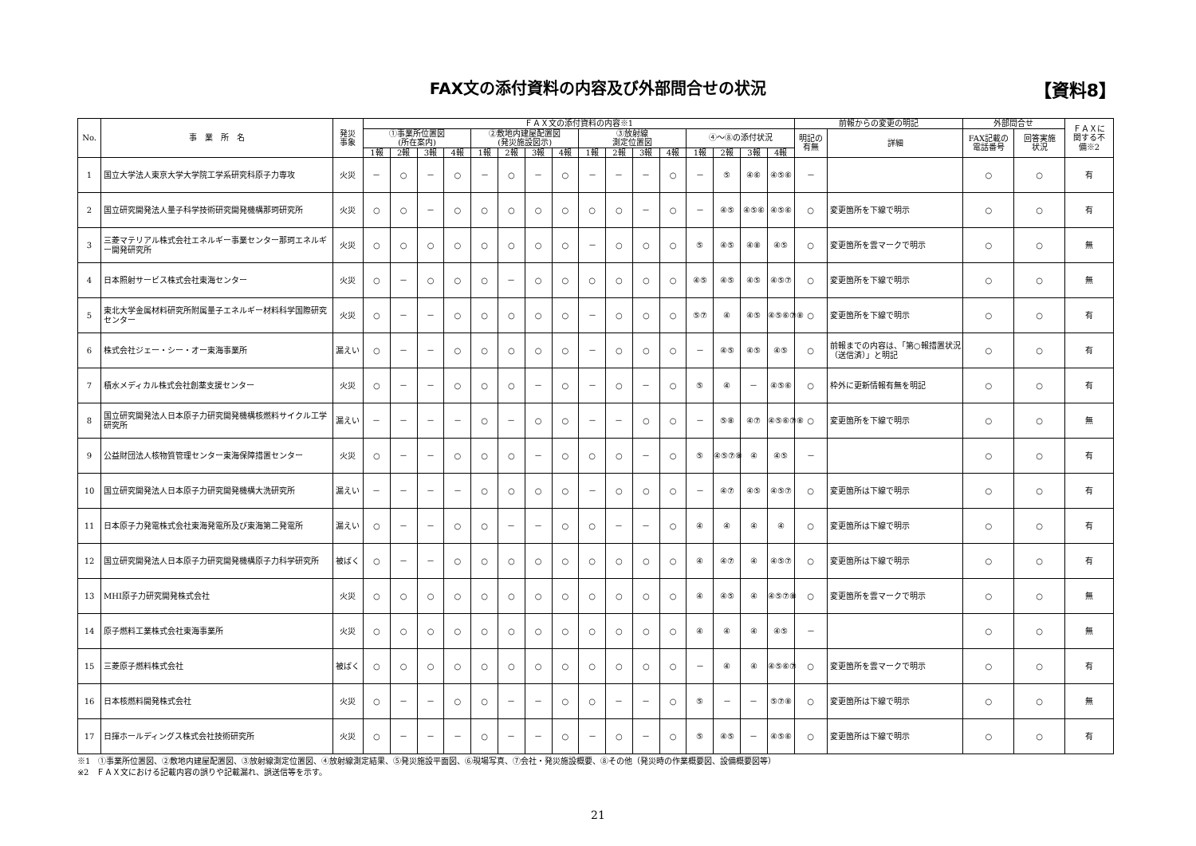FAX文の添付資料の内容及び外部問合せの状況
【資料8】
| No. | 事 業 所 名 | 発災 事象 | ＦＡＸ文の添付資料の内容※1 | | | | | | | | | | | | | | | | 前報からの変更の明記 | | 外部問合せ | | ＦＡＸに 関する不 備※2 |
| --- | --- | --- | --- | --- | --- | --- | --- | --- | --- | --- | --- | --- | --- | --- | --- | --- | --- | --- | --- | --- | --- | --- | --- |
| | | | ①事業所位置図 (所在案内) | | | | ②敷地内建屋配置図 (発災施設図示) | | | | ③放射線 測定位置図 | | | | ④～⑧の添付状況 | | | | 明記の 有無 | 詳細 | FAX記載の 電話番号 | 回答実施 状況 | |
| | | | 1報 | 2報 | 3報 | 4報 | 1報 | 2報 | 3報 | 4報 | 1報 | 2報 | 3報 | 4報 | 1報 | 2報 | 3報 | 4報 | | | | | |
| 1 | 国立大学法人東京大学大学院工学系研究科原子力専攻 | 火災 | － | ○ | － | ○ | － | ○ | － | ○ | － | － | － | ○ | － | ⑤ | ④⑥ | ④⑤⑥ | － | | ○ | ○ | 有 |
| 2 | 国立研究開発法人量子科学技術研究開発機構那珂研究所 | 火災 | ○ | ○ | － | ○ | ○ | ○ | ○ | ○ | ○ | ○ | － | ○ | － | ④⑤ | ④⑤⑥ | ④⑤⑥ | ○ | 変更箇所を下線で明示 | ○ | ○ | 有 |
| 3 | 三菱マテリアル株式会社エネルギー事業センター那珂エネルギー開発研究所 | 火災 | ○ | ○ | ○ | ○ | ○ | ○ | ○ | ○ | － | ○ | ○ | ○ | ⑤ | ④⑤ | ④⑧ | ④⑤ | ○ | 変更箇所を雲マークで明示 | ○ | ○ | 無 |
| 4 | 日本照射サービス株式会社東海センター | 火災 | ○ | － | ○ | ○ | ○ | － | ○ | ○ | ○ | ○ | ○ | ○ | ④⑤ | ④⑤ | ④⑤ | ④⑤⑦ | ○ | 変更箇所を下線で明示 | ○ | ○ | 無 |
| 5 | 東北大学金属材料研究所附属量子エネルギー材料科学国際研究センター | 火災 | ○ | － | － | ○ | ○ | ○ | ○ | ○ | － | ○ | ○ | ○ | ⑤⑦ | ④ | ④⑤ | ④⑤⑥⑦⑧ | ○ | 変更箇所を下線で明示 | ○ | ○ | 有 |
| 6 | 株式会社ジェー・シー・オー東海事業所 | 漏えい | ○ | － | － | ○ | ○ | ○ | ○ | ○ | － | ○ | ○ | ○ | － | ④⑤ | ④⑤ | ④⑤ | ○ | 前報までの内容は、「第○報措置状況（送信済）」と明記 | ○ | ○ | 有 |
| 7 | 積水メディカル株式会社創薬支援センター | 火災 | ○ | － | － | ○ | ○ | ○ | － | ○ | － | ○ | － | ○ | ⑤ | ④ | － | ④⑤⑥ | ○ | 枠外に更新情報有無を明記 | ○ | ○ | 有 |
| 8 | 国立研究開発法人日本原子力研究開発機構核燃料サイクル工学研究所 | 漏えい | － | － | － | － | ○ | － | ○ | ○ | － | － | ○ | ○ | － | ⑤⑧ | ④⑦ | ④⑤⑥⑦⑧ | ○ | 変更箇所を下線で明示 | ○ | ○ | 無 |
| 9 | 公益財団法人核物質管理センター東海保障措置センター | 火災 | ○ | － | － | ○ | ○ | ○ | － | ○ | ○ | ○ | － | ○ | ⑤ | ④⑤⑦⑧ | ④ | ④⑤ | － | | ○ | ○ | 有 |
| 10 | 国立研究開発法人日本原子力研究開発機構大洗研究所 | 漏えい | － | － | － | － | ○ | ○ | ○ | ○ | － | ○ | ○ | ○ | － | ④⑦ | ④⑤ | ④⑤⑦ | ○ | 変更箇所は下線で明示 | ○ | ○ | 有 |
| 11 | 日本原子力発電株式会社東海発電所及び東海第二発電所 | 漏えい | ○ | － | － | ○ | ○ | － | － | ○ | ○ | － | － | ○ | ④ | ④ | ④ | ④ | ○ | 変更箇所は下線で明示 | ○ | ○ | 有 |
| 12 | 国立研究開発法人日本原子力研究開発機構原子力科学研究所 | 被ばく | ○ | － | － | ○ | ○ | ○ | ○ | ○ | ○ | ○ | ○ | ○ | ④ | ④⑦ | ④ | ④⑤⑦ | ○ | 変更箇所は下線で明示 | ○ | ○ | 有 |
| 13 | MHI原子力研究開発株式会社 | 火災 | ○ | ○ | ○ | ○ | ○ | ○ | ○ | ○ | ○ | ○ | ○ | ○ | ④ | ④⑤ | ④ | ④⑤⑦⑧ | ○ | 変更箇所を雲マークで明示 | ○ | ○ | 無 |
| 14 | 原子燃料工業株式会社東海事業所 | 火災 | ○ | ○ | ○ | ○ | ○ | ○ | ○ | ○ | ○ | ○ | ○ | ○ | ④ | ④ | ④ | ④⑤ | － | | ○ | ○ | 無 |
| 15 | 三菱原子燃料株式会社 | 被ばく | ○ | ○ | ○ | ○ | ○ | ○ | ○ | ○ | ○ | ○ | ○ | ○ | － | ④ | ④ | ④⑤⑥⑦ | ○ | 変更箇所を雲マークで明示 | ○ | ○ | 有 |
| 16 | 日本核燃料開発株式会社 | 火災 | ○ | － | － | ○ | ○ | － | － | ○ | ○ | － | － | ○ | ⑤ | － | － | ⑤⑦⑧ | ○ | 変更箇所は下線で明示 | ○ | ○ | 無 |
| 17 | 日揮ホールディングス株式会社技術研究所 | 火災 | ○ | － | － | － | ○ | － | － | ○ | － | ○ | － | ○ | ⑤ | ④⑤ | － | ④⑤⑥ | ○ | 変更箇所は下線で明示 | ○ | ○ | 有 |
※1　①事業所位置図、②敷地内建屋配置図、③放射線測定位置図、④放射線測定結果、⑤発災施設平面図、⑥現場写真、⑦会社・発災施設概要、⑧その他（発災時の作業概要図、設備概要図等）
※2　ＦＡＸ文における記載内容の誤りや記載漏れ、誤送信等を示す。
21